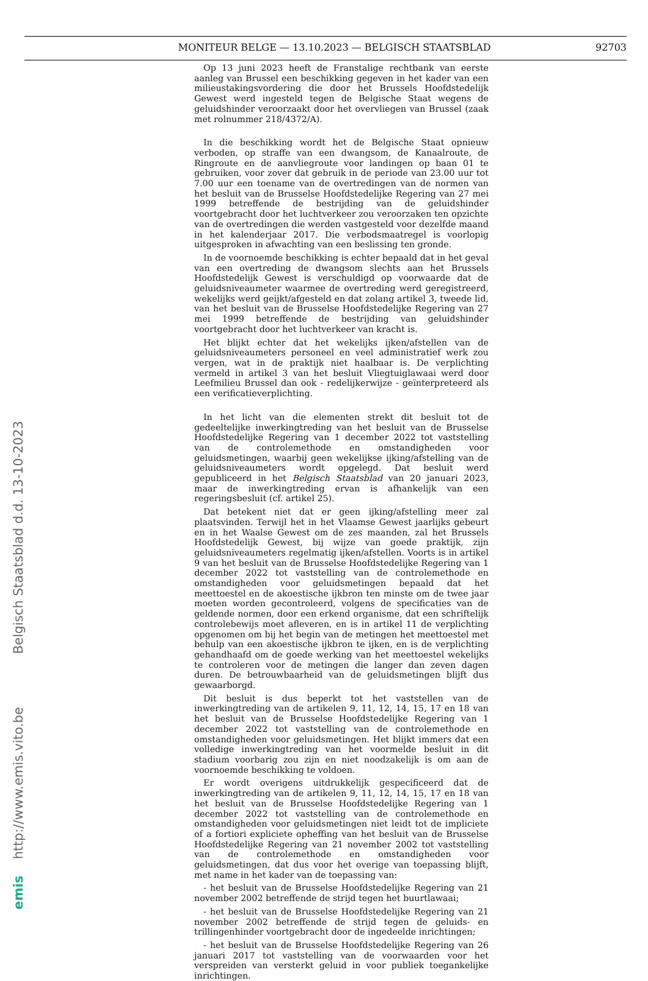MONITEUR BELGE — 13.10.2023 — BELGISCH STAATSBLAD 92703
Op 13 juni 2023 heeft de Franstalige rechtbank van eerste aanleg van Brussel een beschikking gegeven in het kader van een milieustakingsvordering die door het Brussels Hoofdstedelijk Gewest werd ingesteld tegen de Belgische Staat wegens de geluidshinder veroorzaakt door het overvliegen van Brussel (zaak met rolnummer 218/4372/A).
In die beschikking wordt het de Belgische Staat opnieuw verboden, op straffe van een dwangsom, de Kanaalroute, de Ringroute en de aanvliegroute voor landingen op baan 01 te gebruiken, voor zover dat gebruik in de periode van 23.00 uur tot 7.00 uur een toename van de overtredingen van de normen van het besluit van de Brusselse Hoofdstedelijke Regering van 27 mei 1999 betreffende de bestrijding van de geluidshinder voortgebracht door het luchtverkeer zou veroorzaken ten opzichte van de overtredingen die werden vastgesteld voor dezelfde maand in het kalenderjaar 2017. Die verbodsmaatregel is voorlopig uitgesproken in afwachting van een beslissing ten gronde.
In de voornoemde beschikking is echter bepaald dat in het geval van een overtreding de dwangsom slechts aan het Brussels Hoofdstedelijk Gewest is verschuldigd op voorwaarde dat de geluidsniveaumeter waarmee de overtreding werd geregistreerd, wekelijks werd geijkt/afgesteld en dat zolang artikel 3, tweede lid, van het besluit van de Brusselse Hoofdstedelijke Regering van 27 mei 1999 betreffende de bestrijding van geluidshinder voortgebracht door het luchtverkeer van kracht is.
Het blijkt echter dat het wekelijks ijken/afstellen van de geluidsniveaumeters personeel en veel administratief werk zou vergen, wat in de praktijk niet haalbaar is. De verplichting vermeld in artikel 3 van het besluit Vliegtuiglawaai werd door Leefmilieu Brussel dan ook - redelijkerwijze - geïnterpreteerd als een verificatieverplichting.
In het licht van die elementen strekt dit besluit tot de gedeeltelijke inwerkingtreding van het besluit van de Brusselse Hoofdstedelijke Regering van 1 december 2022 tot vaststelling van de controlemethode en omstandigheden voor geluidsmetingen, waarbij geen wekelijkse ijking/afstelling van de geluidsniveaumeters wordt opgelegd. Dat besluit werd gepubliceerd in het Belgisch Staatsblad van 20 januari 2023, maar de inwerkingtreding ervan is afhankelijk van een regeringsbesluit (cf. artikel 25).
Dat betekent niet dat er geen ijking/afstelling meer zal plaatsvinden. Terwijl het in het Vlaamse Gewest jaarlijks gebeurt en in het Waalse Gewest om de zes maanden, zal het Brussels Hoofdstedelijk Gewest, bij wijze van goede praktijk, zijn geluidsniveaumeters regelmatig ijken/afstellen. Voorts is in artikel 9 van het besluit van de Brusselse Hoofdstedelijke Regering van 1 december 2022 tot vaststelling van de controlemethode en omstandigheden voor geluidsmetingen bepaald dat het meettoestel en de akoestische ijkbron ten minste om de twee jaar moeten worden gecontroleerd, volgens de specificaties van de geldende normen, door een erkend organisme, dat een schriftelijk controlebewijs moet afleveren, en is in artikel 11 de verplichting opgenomen om bij het begin van de metingen het meettoestel met behulp van een akoestische ijkbron te ijken, en is de verplichting gehandhaafd om de goede werking van het meettoestel wekelijks te controleren voor de metingen die langer dan zeven dagen duren. De betrouwbaarheid van de geluidsmetingen blijft dus gewaarborgd.
Dit besluit is dus beperkt tot het vaststellen van de inwerkingtreding van de artikelen 9, 11, 12, 14, 15, 17 en 18 van het besluit van de Brusselse Hoofdstedelijke Regering van 1 december 2022 tot vaststelling van de controlemethode en omstandigheden voor geluidsmetingen. Het blijkt immers dat een volledige inwerkingtreding van het voormelde besluit in dit stadium voorbarig zou zijn en niet noodzakelijk is om aan de voornoemde beschikking te voldoen.
Er wordt overigens uitdrukkelijk gespecificeerd dat de inwerkingtreding van de artikelen 9, 11, 12, 14, 15, 17 en 18 van het besluit van de Brusselse Hoofdstedelijke Regering van 1 december 2022 tot vaststelling van de controlemethode en omstandigheden voor geluidsmetingen niet leidt tot de impliciete of a fortiori expliciete opheffing van het besluit van de Brusselse Hoofdstedelijke Regering van 21 november 2002 tot vaststelling van de controlemethode en omstandigheden voor geluidsmetingen, dat dus voor het overige van toepassing blijft, met name in het kader van de toepassing van:
- het besluit van de Brusselse Hoofdstedelijke Regering van 21 november 2002 betreffende de strijd tegen het buurtlawaai;
- het besluit van de Brusselse Hoofdstedelijke Regering van 21 november 2002 betreffende de strijd tegen de geluids- en trillingenhinder voortgebracht door de ingedeelde inrichtingen;
- het besluit van de Brusselse Hoofdstedelijke Regering van 26 januari 2017 tot vaststelling van de voorwaarden voor het verspreiden van versterkt geluid in voor publiek toegankelijke inrichtingen.
emis http://www.emis.vito.be Belgisch Staatsblad d.d. 13-10-2023